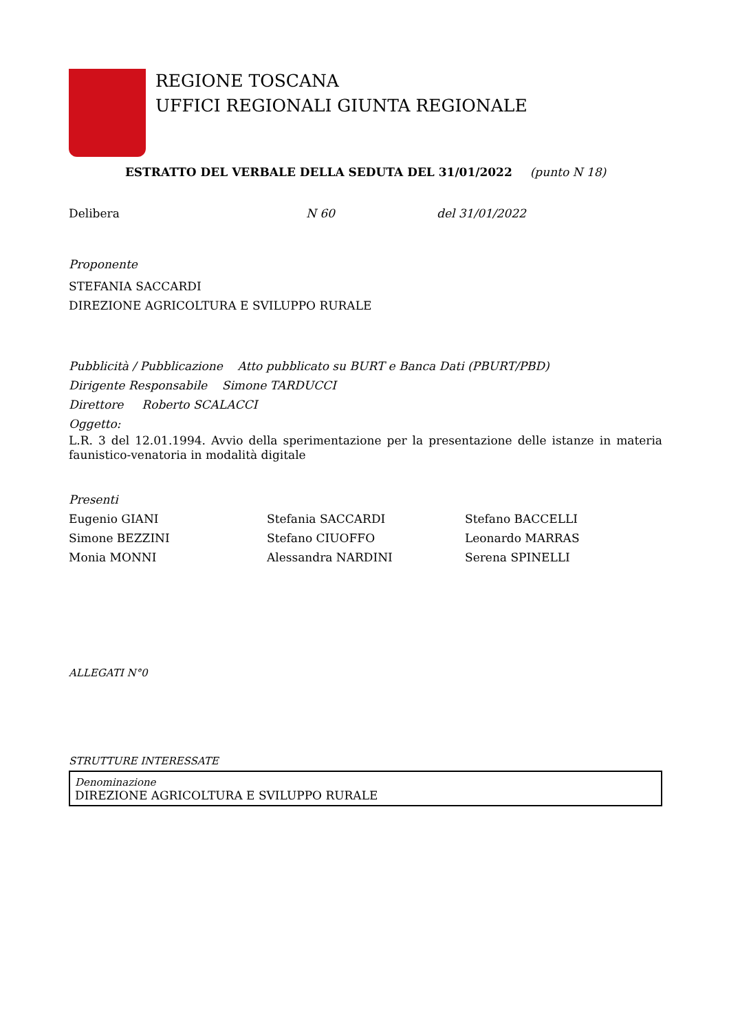REGIONE TOSCANA
UFFICI REGIONALI GIUNTA REGIONALE
ESTRATTO DEL VERBALE DELLA SEDUTA DEL 31/01/2022 (punto N 18)
Delibera N 60 del 31/01/2022
Proponente
STEFANIA SACCARDI
DIREZIONE AGRICOLTURA E SVILUPPO RURALE
Pubblicità / Pubblicazione Atto pubblicato su BURT e Banca Dati (PBURT/PBD)
Dirigente Responsabile Simone TARDUCCI
Direttore Roberto SCALACCI
Oggetto:
L.R. 3 del 12.01.1994. Avvio della sperimentazione per la presentazione delle istanze in materia faunistico-venatoria in modalità digitale
Presenti
Eugenio GIANI
Stefania SACCARDI
Stefano BACCELLI
Simone BEZZINI
Stefano CIUOFFO
Leonardo MARRAS
Monia MONNI
Alessandra NARDINI
Serena SPINELLI
ALLEGATI N°0
STRUTTURE INTERESSATE
| Denominazione DIREZIONE AGRICOLTURA E SVILUPPO RURALE |